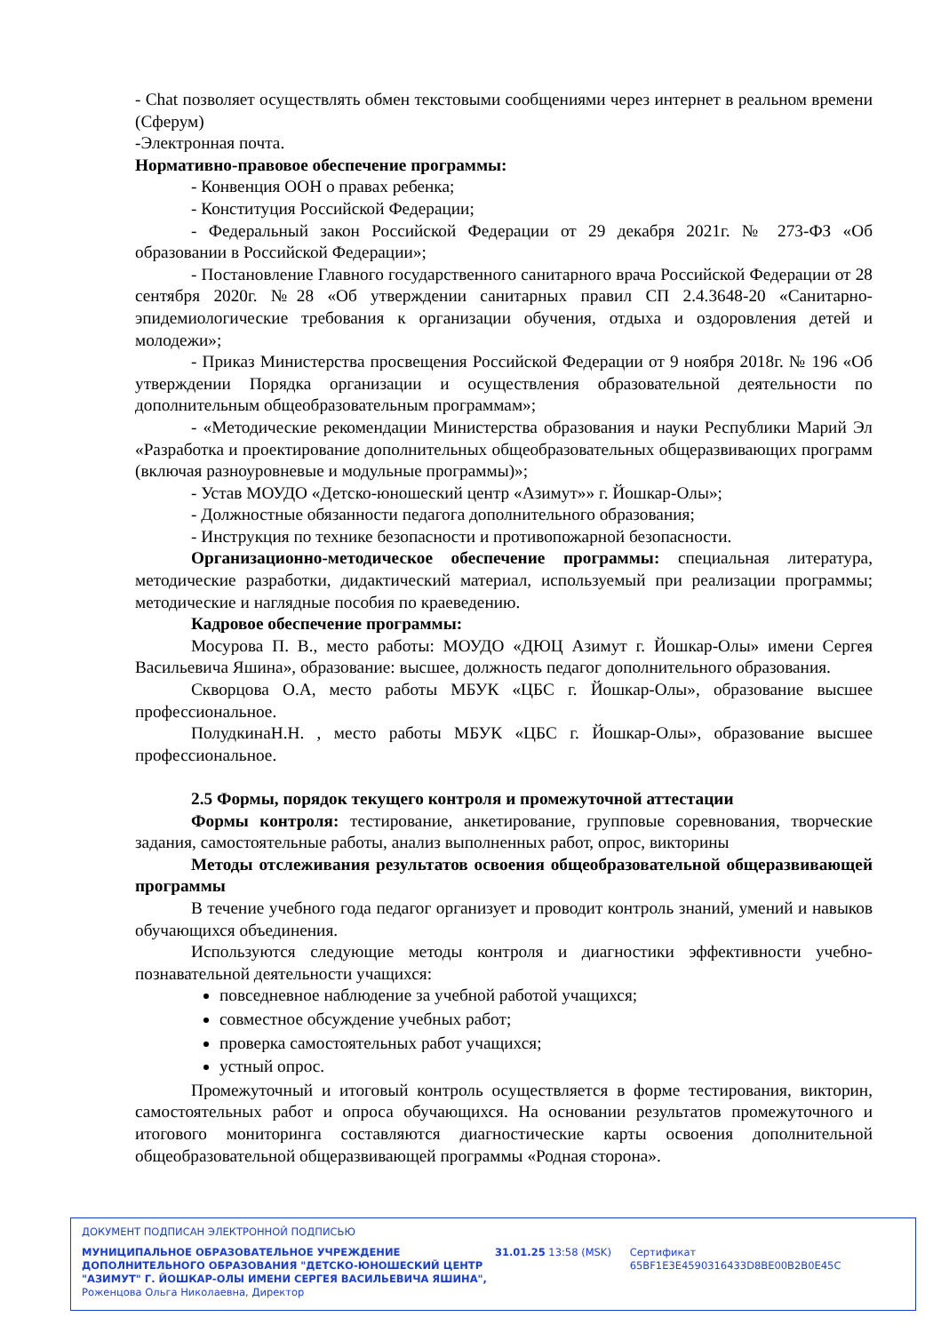- Chat позволяет осуществлять обмен текстовыми сообщениями через интернет в реальном времени (Сферум)
-Электронная почта.
Нормативно-правовое обеспечение программы:
- Конвенция ООН о правах ребенка;
- Конституция Российской Федерации;
- Федеральный закон Российской Федерации от 29 декабря 2021г. № 273-ФЗ «Об образовании в Российской Федерации»;
- Постановление Главного государственного санитарного врача Российской Федерации от 28 сентября 2020г. №28 «Об утверждении санитарных правил СП 2.4.3648-20 «Санитарно-эпидемиологические требования к организации обучения, отдыха и оздоровления детей и молодежи»;
- Приказ Министерства просвещения Российской Федерации от 9 ноября 2018г. № 196 «Об утверждении Порядка организации и осуществления образовательной деятельности по дополнительным общеобразовательным программам»;
- «Методические рекомендации Министерства образования и науки Республики Марий Эл «Разработка и проектирование дополнительных общеобразовательных общеразвивающих программ (включая разноуровневые и модульные программы)»;
- Устав МОУДО «Детско-юношеский центр «Азимут»» г. Йошкар-Олы»;
- Должностные обязанности педагога дополнительного образования;
- Инструкция по технике безопасности и противопожарной безопасности.
Организационно-методическое обеспечение программы: специальная литература, методические разработки, дидактический материал, используемый при реализации программы; методические и наглядные пособия по краеведению.
Кадровое обеспечение программы:
Мосурова П. В., место работы: МОУДО «ДЮЦ Азимут г. Йошкар-Олы» имени Сергея Васильевича Яшина», образование: высшее, должность педагог дополнительного образования.
Скворцова О.А, место работы МБУК «ЦБС г. Йошкар-Олы», образование высшее профессиональное.
ПолудкинаН.Н. , место работы МБУК «ЦБС г. Йошкар-Олы», образование высшее профессиональное.
2.5 Формы, порядок текущего контроля и промежуточной аттестации
Формы контроля: тестирование, анкетирование, групповые соревнования, творческие задания, самостоятельные работы, анализ выполненных работ, опрос, викторины
Методы отслеживания результатов освоения общеобразовательной общеразвивающей программы
В течение учебного года педагог организует и проводит контроль знаний, умений и навыков обучающихся объединения.
Используются следующие методы контроля и диагностики эффективности учебно-познавательной деятельности учащихся:
повседневное наблюдение за учебной работой учащихся;
совместное обсуждение учебных работ;
проверка самостоятельных работ учащихся;
устный опрос.
Промежуточный и итоговый контроль осуществляется в форме тестирования, викторин, самостоятельных работ и опроса обучающихся. На основании результатов промежуточного и итогового мониторинга составляются диагностические карты освоения дополнительной общеобразовательной общеразвивающей программы «Родная сторона».
ДОКУМЕНТ ПОДПИСАН ЭЛЕКТРОННОЙ ПОДПИСЬЮ
МУНИЦИПАЛЬНОЕ ОБРАЗОВАТЕЛЬНОЕ УЧРЕЖДЕНИЕ ДОПОЛНИТЕЛЬНОГО ОБРАЗОВАНИЯ "ДЕТСКО-ЮНОШЕСКИЙ ЦЕНТР "АЗИМУТ" Г. ЙОШКАР-ОЛЫ ИМЕНИ СЕРГЕЯ ВАСИЛЬЕВИЧА ЯШИНА",
Роженцова Ольга Николаевна, Директор
31.01.25 13:58 (MSK) Сертификат 65BF1E3E4590316433D8BE00B2B0E45C